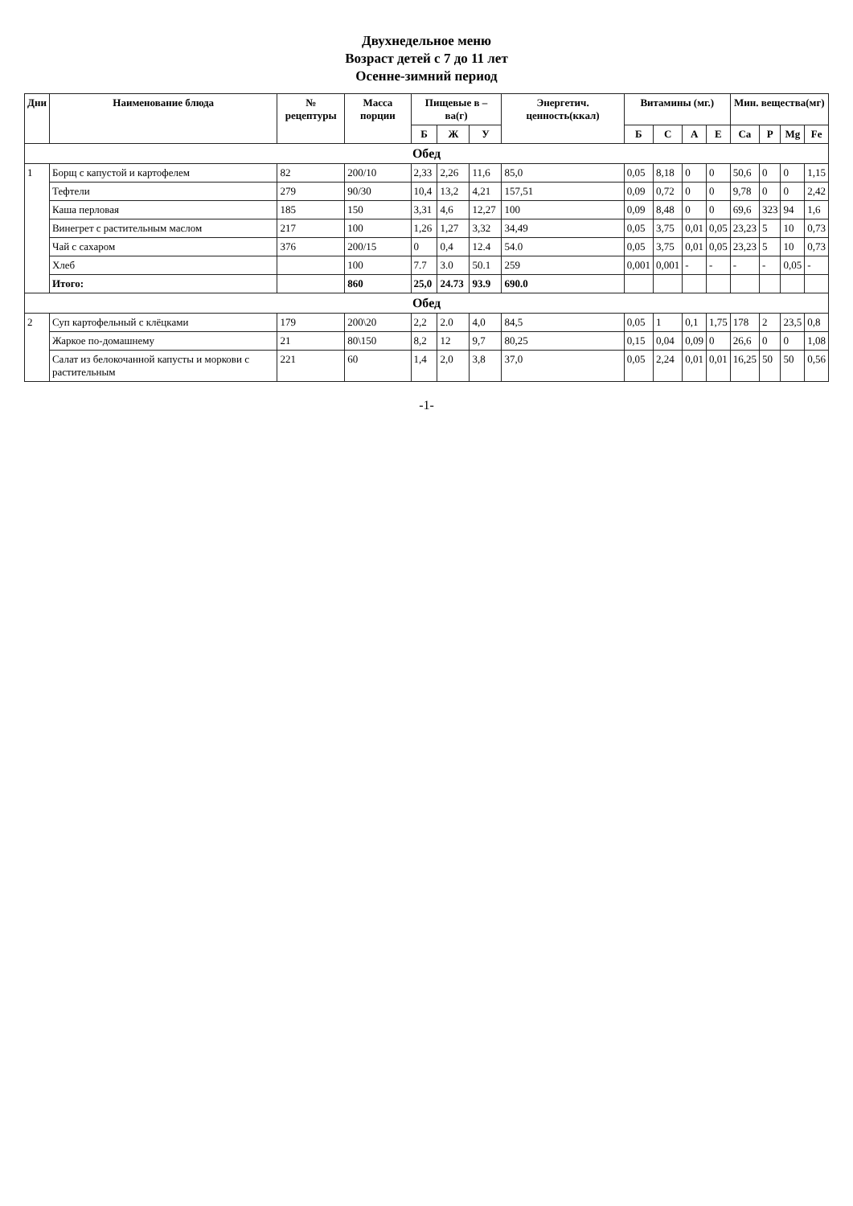Двухнедельное меню
Возраст детей с 7 до 11 лет
Осенне-зимний период
| Дни | Наименование блюда | № рецептуры | Масса порции | Пищевые в – ва(г) | | | Энергетич. ценность(ккал) | Витамины (мг.) | | | | Мин. вещества(мг) | | | |
| --- | --- | --- | --- | --- | --- | --- | --- | --- | --- | --- | --- | --- | --- | --- | --- |
| | | | | Б | Ж | У | | Б | С | А | Е | Ca | P | Mg | Fe |
| Обед | | | | | | | | | | | | | | | |
| 1 | Борщ с капустой и картофелем | 82 | 200/10 | 2,33 | 2,26 | 11,6 | 85,0 | 0,05 | 8,18 | 0 | 0 | 50,6 | 0 | 0 | 1,15 |
| | Тефтели | 279 | 90/30 | 10,4 | 13,2 | 4,21 | 157,51 | 0,09 | 0,72 | 0 | 0 | 9,78 | 0 | 0 | 2,42 |
| | Каша перловая | 185 | 150 | 3,31 | 4,6 | 12,27 | 100 | 0,09 | 8,48 | 0 | 0 | 69,6 | 323 | 94 | 1,6 |
| | Винегрет с растительным маслом | 217 | 100 | 1,26 | 1,27 | 3,32 | 34,49 | 0,05 | 3,75 | 0,01 | 0,05 | 23,23 | 5 | 10 | 0,73 |
| | Чай с сахаром | 376 | 200/15 | 0 | 0,4 | 12.4 | 54.0 | 0,05 | 3,75 | 0,01 | 0,05 | 23,23 | 5 | 10 | 0,73 |
| | Хлеб | | 100 | 7.7 | 3.0 | 50.1 | 259 | 0,001 | 0,001 | - | - | - | - | 0,05 | - |
| | Итого: | | 860 | 25,0 | 24.73 | 93.9 | 690.0 | | | | | | | | |
| Обед | | | | | | | | | | | | | | | |
| 2 | Суп картофельный с клёцками | 179 | 200\20 | 2,2 | 2.0 | 4,0 | 84,5 | 0,05 | 1 | 0,1 | 1,75 | 178 | 2 | 23,5 | 0,8 |
| | Жаркое по-домашнему | 21 | 80\150 | 8,2 | 12 | 9,7 | 80,25 | 0,15 | 0,04 | 0,09 | 0 | 26,6 | 0 | 0 | 1,08 |
| | Салат из белокочанной капусты и моркови с растительным | 221 | 60 | 1,4 | 2,0 | 3,8 | 37,0 | 0,05 | 2,24 | 0,01 | 0,01 | 16,25 | 50 | 50 | 0,56 |
-1-